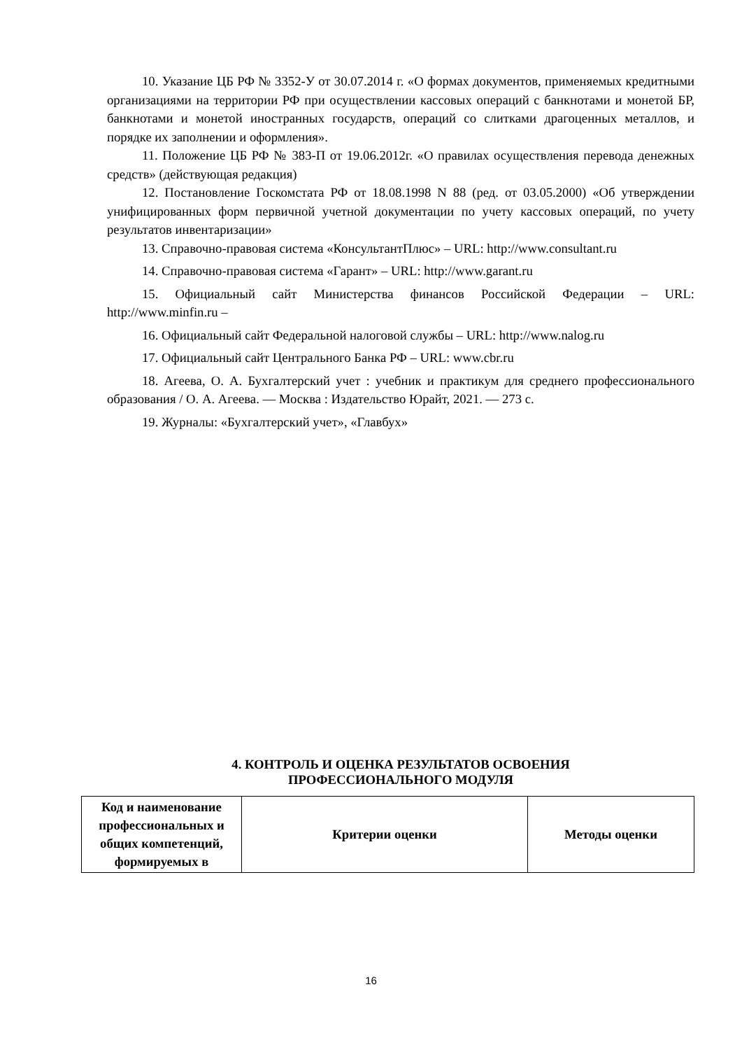10. Указание ЦБ РФ № 3352-У от 30.07.2014 г. «О формах документов, применяемых кредитными организациями на территории РФ при осуществлении кассовых операций с банкнотами и монетой БР, банкнотами и монетой иностранных государств, операций со слитками драгоценных металлов, и порядке их заполнении и оформления».
11. Положение ЦБ РФ № 383-П от 19.06.2012г. «О правилах осуществления перевода денежных средств» (действующая редакция)
12. Постановление Госкомстата РФ от 18.08.1998 N 88 (ред. от 03.05.2000) «Об утверждении унифицированных форм первичной учетной документации по учету кассовых операций, по учету результатов инвентаризации»
13. Справочно-правовая система «КонсультантПлюс» – URL: http://www.consultant.ru
14. Справочно-правовая система «Гарант» – URL: http://www.garant.ru
15. Официальный сайт Министерства финансов Российской Федерации – URL: http://www.minfin.ru –
16. Официальный сайт Федеральной налоговой службы – URL: http://www.nalog.ru
17. Официальный сайт Центрального Банка РФ – URL: www.cbr.ru
18. Агеева, О. А. Бухгалтерский учет : учебник и практикум для среднего профессионального образования / О. А. Агеева. — Москва : Издательство Юрайт, 2021. — 273 с.
19. Журналы: «Бухгалтерский учет», «Главбух»
4. КОНТРОЛЬ И ОЦЕНКА РЕЗУЛЬТАТОВ ОСВОЕНИЯ
ПРОФЕССИОНАЛЬНОГО МОДУЛЯ
| Код и наименование профессиональных и общих компетенций, формируемых в | Критерии оценки | Методы оценки |
| --- | --- | --- |
16